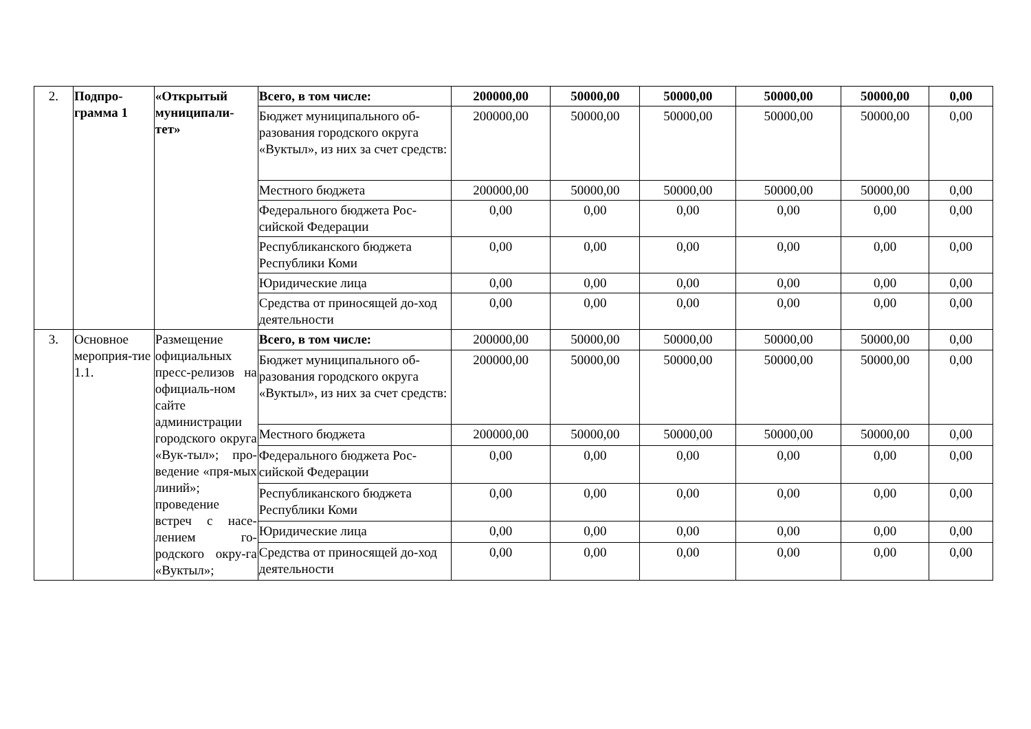| 2. | Подпро-грамма 1 | «Открытый муниципали-тет» | Всего, в том числе: | 200000,00 | 50000,00 | 50000,00 | 50000,00 | 50000,00 | 0,00 |
| | | | Бюджет муниципального об-разования городского округа «Вуктыл», из них за счет средств: | 200000,00 | 50000,00 | 50000,00 | 50000,00 | 50000,00 | 0,00 |
| | | | Местного бюджета | 200000,00 | 50000,00 | 50000,00 | 50000,00 | 50000,00 | 0,00 |
| | | | Федерального бюджета Рос-сийской Федерации | 0,00 | 0,00 | 0,00 | 0,00 | 0,00 | 0,00 |
| | | | Республиканского бюджета Республики Коми | 0,00 | 0,00 | 0,00 | 0,00 | 0,00 | 0,00 |
| | | | Юридические лица | 0,00 | 0,00 | 0,00 | 0,00 | 0,00 | 0,00 |
| | | | Средства от приносящей до-ход деятельности | 0,00 | 0,00 | 0,00 | 0,00 | 0,00 | 0,00 |
| 3. | Основное мероприя-тие 1.1. | Размещение официальных пресс-релизов на официаль-ном сайте администрации городского округа «Вук-тыл»; про-ведение «пря-мых линий»; проведение встреч с насе-лением го-родского окру-га «Вуктыл»; | Всего, в том числе: | 200000,00 | 50000,00 | 50000,00 | 50000,00 | 50000,00 | 0,00 |
| | | | Бюджет муниципального об-разования городского округа «Вуктыл», из них за счет средств: | 200000,00 | 50000,00 | 50000,00 | 50000,00 | 50000,00 | 0,00 |
| | | | Местного бюджета | 200000,00 | 50000,00 | 50000,00 | 50000,00 | 50000,00 | 0,00 |
| | | | Федерального бюджета Рос-сийской Федерации | 0,00 | 0,00 | 0,00 | 0,00 | 0,00 | 0,00 |
| | | | Республиканского бюджета Республики Коми | 0,00 | 0,00 | 0,00 | 0,00 | 0,00 | 0,00 |
| | | | Юридические лица | 0,00 | 0,00 | 0,00 | 0,00 | 0,00 | 0,00 |
| | | | Средства от приносящей до-ход деятельности | 0,00 | 0,00 | 0,00 | 0,00 | 0,00 | 0,00 |